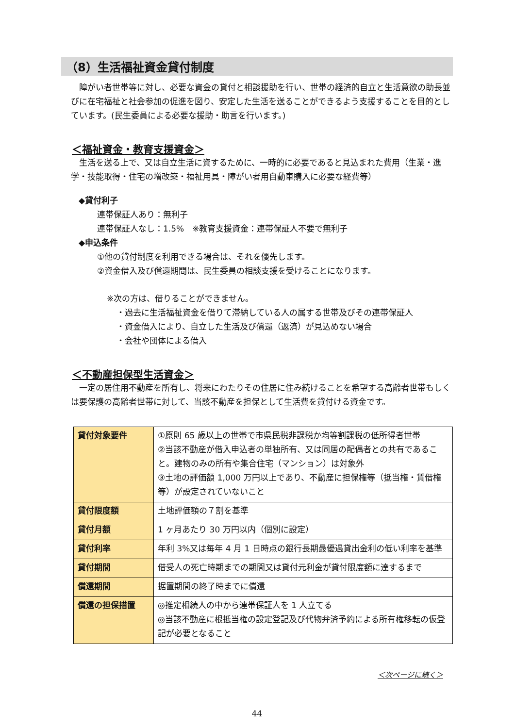（8）生活福祉資金貸付制度
障がい者世帯等に対し、必要な資金の貸付と相談援助を行い、世帯の経済的自立と生活意欲の助長並びに在宅福祉と社会参加の促進を図り、安定した生活を送ることができるよう支援することを目的としています。(民生委員による必要な援助・助言を行います。)
＜福祉資金・教育支援資金＞
生活を送る上で、又は自立生活に資するために、一時的に必要であると見込まれた費用（生業・進学・技能取得・住宅の増改築・福祉用具・障がい者用自動車購入に必要な経費等）
◆貸付利子
連帯保証人あり：無利子
連帯保証人なし：1.5%　※教育支援資金：連帯保証人不要で無利子
◆申込条件
①他の貸付制度を利用できる場合は、それを優先します。
②資金借入及び償還期間は、民生委員の相談支援を受けることになります。
※次の方は、借りることができません。
・過去に生活福祉資金を借りて滞納している人の属する世帯及びその連帯保証人
・資金借入により、自立した生活及び償還（返済）が見込めない場合
・会社や団体による借入
＜不動産担保型生活資金＞
一定の居住用不動産を所有し、将来にわたりその住居に住み続けることを希望する高齢者世帯もしくは要保護の高齢者世帯に対して、当該不動産を担保として生活費を貸付ける資金です。
| 貸付対象要件 | ①原則 65 歳以上の世帯で市県民税非課税か均等割課税の低所得者世帯 ②当該不動産が借入申込者の単独所有、又は同居の配偶者との共有であること。建物のみの所有や集合住宅（マンション）は対象外 ③土地の評価額 1,000 万円以上であり、不動産に担保権等（抵当権・賃借権等）が設定されていないこと |
| 貸付限度額 | 土地評価額の７割を基準 |
| 貸付月額 | 1 ヶ月あたり 30 万円以内（個別に設定） |
| 貸付利率 | 年利 3%又は毎年 4 月 1 日時点の銀行長期最優遇貸出金利の低い利率を基準 |
| 貸付期間 | 借受人の死亡時期までの期間又は貸付元利金が貸付限度額に達するまで |
| 償還期間 | 据置期間の終了時までに償還 |
| 償還の担保措置 | ◎推定相続人の中から連帯保証人を 1 人立てる ◎当該不動産に根抵当権の設定登記及び代物弁済予約による所有権移転の仮登記が必要となること |
＜次ページに続く＞
44